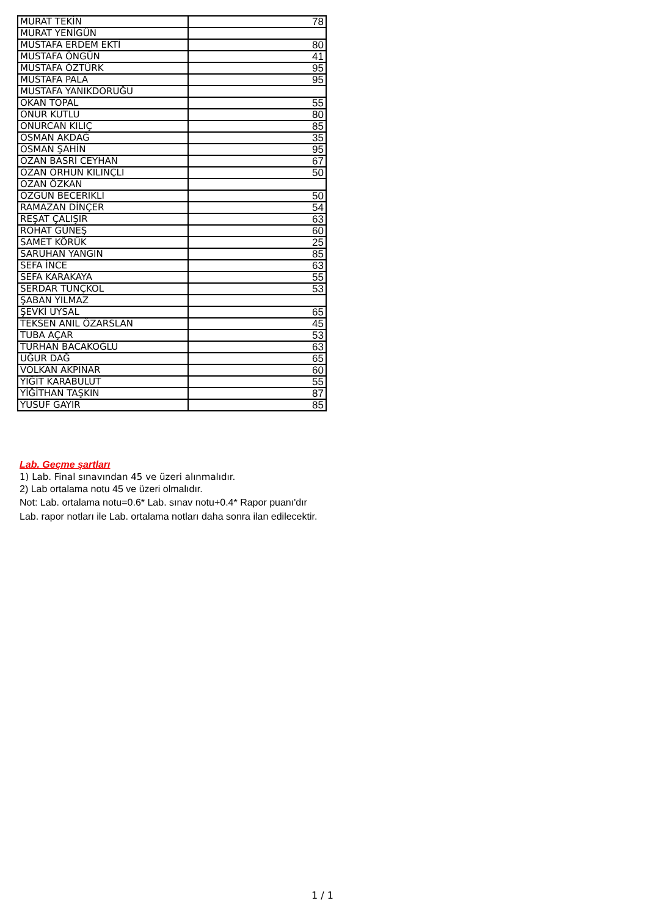| MURAT TEKİN | 78 |
| MURAT YENİGÜN | |
| MUSTAFA ERDEM EKTİ | 80 |
| MUSTAFA ÖNGÜN | 41 |
| MUSTAFA ÖZTÜRK | 95 |
| MUSTAFA PALA | 95 |
| MUSTAFA YANIKDORUĞU | |
| OKAN TOPAL | 55 |
| ONUR KUTLU | 80 |
| ONURCAN KILIÇ | 85 |
| OSMAN AKDAĞ | 35 |
| OSMAN ŞAHİN | 95 |
| OZAN BASRİ CEYHAN | 67 |
| OZAN ORHUN KILINÇLI | 50 |
| OZAN ÖZKAN | |
| ÖZGÜN BECERİKLİ | 50 |
| RAMAZAN DİNÇER | 54 |
| REŞAT ÇALIŞIR | 63 |
| ROHAT GÜNEŞ | 60 |
| SAMET KÖRÜK | 25 |
| SARUHAN YANGIN | 85 |
| SEFA İNCE | 63 |
| SEFA KARAKAYA | 55 |
| SERDAR TUNÇKOL | 53 |
| ŞABAN YILMAZ | |
| ŞEVKİ UYSAL | 65 |
| TEKSEN ANIL ÖZARSLAN | 45 |
| TUBA AÇAR | 53 |
| TURHAN BACAKOĞLU | 63 |
| UĞUR DAĞ | 65 |
| VOLKAN AKPINAR | 60 |
| YİĞİT KARABULUT | 55 |
| YİĞİTHAN TAŞKIN | 87 |
| YUSUF GAYIR | 85 |
Lab. Geçme şartları
1) Lab. Final sınavından 45 ve üzeri alınmalıdır.
2) Lab ortalama notu 45 ve üzeri olmalıdır.
Not: Lab. ortalama notu=0.6* Lab. sınav notu+0.4* Rapor puanı'dır
Lab. rapor notları ile Lab. ortalama notları daha sonra ilan edilecektir.
1 / 1